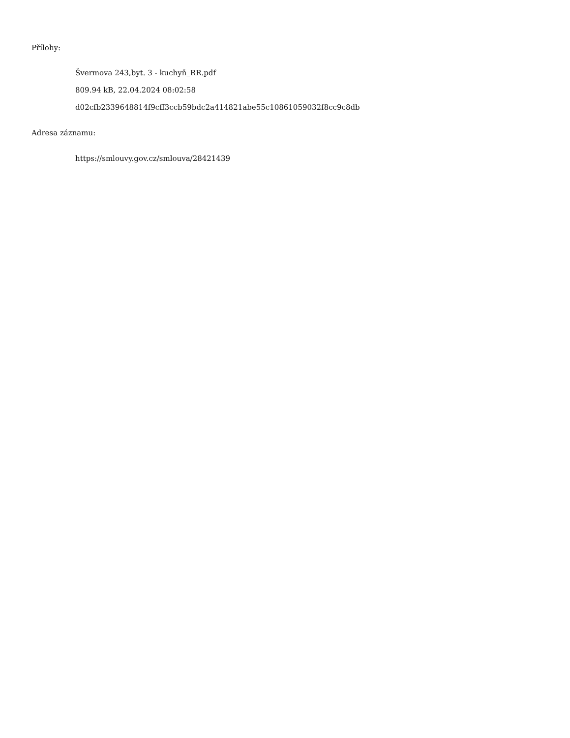Přílohy:
Švermova 243,byt. 3 - kuchyň_RR.pdf
809.94 kB, 22.04.2024 08:02:58
d02cfb2339648814f9cff3ccb59bdc2a414821abe55c10861059032f8cc9c8db
Adresa záznamu:
https://smlouvy.gov.cz/smlouva/28421439